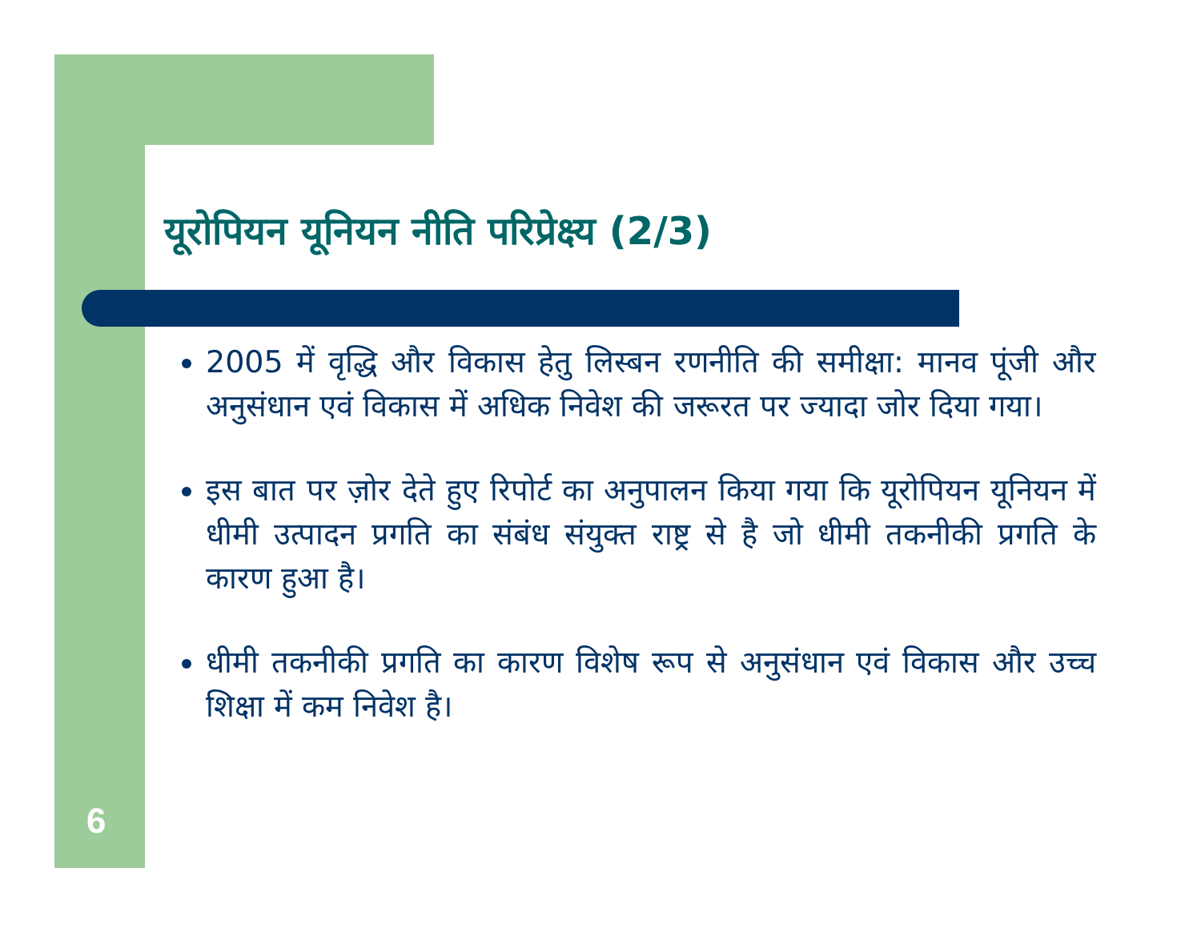यूरोपियन यूनियन नीति परिप्रेक्ष्य (2/3)
2005 में वृद्धि और विकास हेतु लिस्बन रणनीति की समीक्षा: मानव पूंजी और अनुसंधान एवं विकास में अधिक निवेश की जरूरत पर ज्यादा जोर दिया गया।
इस बात पर ज़ोर देते हुए रिपोर्ट का अनुपालन किया गया कि यूरोपियन यूनियन में धीमी उत्पादन प्रगति का संबंध संयुक्त राष्ट्र से है जो धीमी तकनीकी प्रगति के कारण हुआ है।
धीमी तकनीकी प्रगति का कारण विशेष रूप से अनुसंधान एवं विकास और उच्च शिक्षा में कम निवेश है।
6